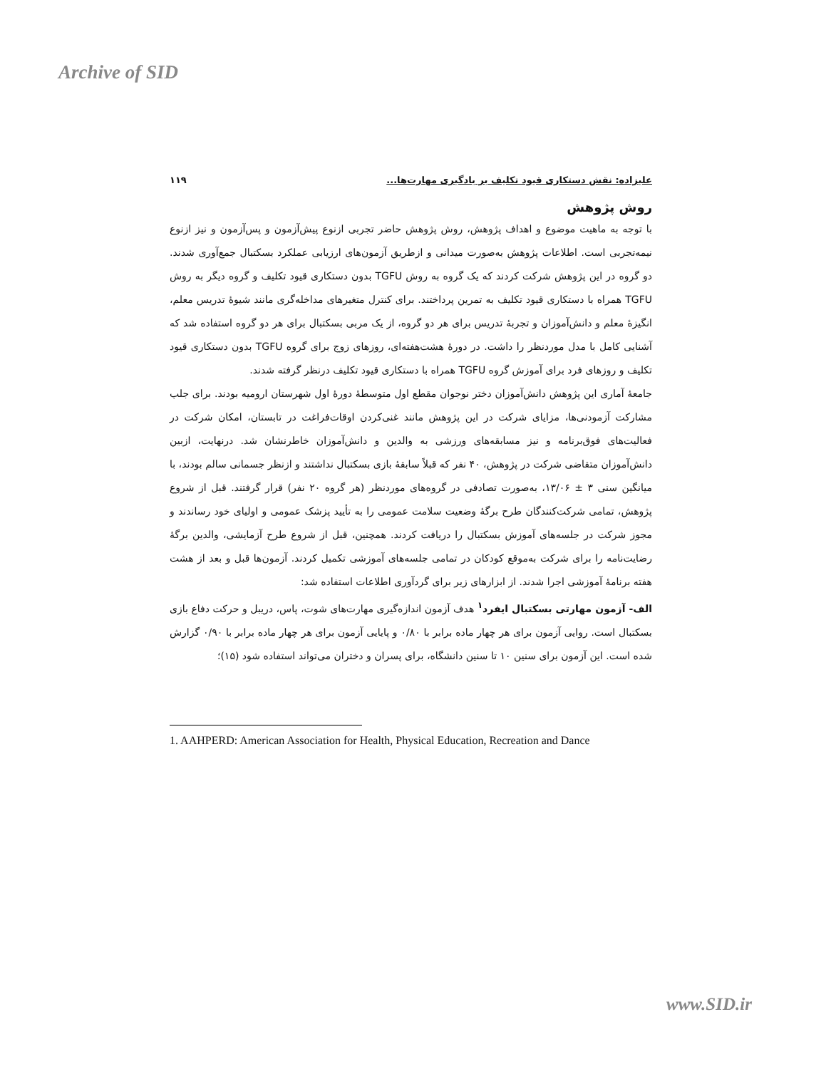Archive of SID
علیزاده: نقش دستکاری قیود تکلیف بر یادگیری مهارت‌ها... ۱۱۹
روش پژوهش
با توجه به ماهیت موضوع و اهداف پژوهش، روش پژوهش حاضر تجربی ازنوع پیش‌آزمون و پس‌آزمون و نیز ازنوع نیمه‌تجربی است. اطلاعات پژوهش به‌صورت میدانی و ازطریق آزمون‌های ارزیابی عملکرد بسکتبال جمع‌آوری شدند. دو گروه در این پژوهش شرکت کردند که یک گروه به روش TGFU بدون دستکاری قیود تکلیف و گروه دیگر به روش TGFU همراه با دستکاری قیود تکلیف به تمرین پرداختند. برای کنترل متغیرهای مداخله‌گری مانند شیوۀ تدریس معلم، انگیزۀ معلم و دانش‌آموزان و تجربۀ تدریس برای هر دو گروه، از یک مربی بسکتبال برای هر دو گروه استفاده شد که آشنایی کامل با مدل موردنظر را داشت. در دورۀ هشت‌هفته‌ای، روزهای زوج برای گروه TGFU بدون دستکاری قیود تکلیف و روزهای فرد برای آموزش گروه TGFU همراه با دستکاری قیود تکلیف درنظر گرفته شدند.
جامعۀ آماری این پژوهش دانش‌آموزان دختر نوجوان مقطع اول متوسطۀ دورۀ اول شهرستان ارومیه بودند. برای جلب مشارکت آزمودنی‌ها، مزایای شرکت در این پژوهش مانند غنی‌کردن اوقات‌فراغت در تابستان، امکان شرکت در فعالیت‌های فوق‌برنامه و نیز مسابقه‌های ورزشی به والدین و دانش‌آموزان خاطرنشان شد. درنهایت، ازبین دانش‌آموزان متقاضی شرکت در پژوهش، ۴۰ نفر که قبلاً سابقۀ بازی بسکتبال نداشتند و ازنظر جسمانی سالم بودند، با میانگین سنی ۳ ± ۱۳/۰۶، به‌صورت تصادفی در گروه‌های موردنظر (هر گروه ۲۰ نفر) قرار گرفتند. قبل از شروع پژوهش، تمامی شرکت‌کنندگان طرح برگۀ وضعیت سلامت عمومی را به تأیید پزشک عمومی و اولیای خود رساندند و مجوز شرکت در جلسه‌های آموزش بسکتبال را دریافت کردند. همچنین، قبل از شروع طرح آزمایشی، والدین برگۀ رضایت‌نامه را برای شرکت به‌موقع کودکان در تمامی جلسه‌های آموزشی تکمیل کردند. آزمون‌ها قبل و بعد از هشت هفته برنامۀ آموزشی اجرا شدند. از ابزارهای زیر برای گردآوری اطلاعات استفاده شد:
الف- آزمون مهارتی بسکتبال ایفرد<sup>۱</sup> هدف آزمون اندازه‌گیری مهارت‌های شوت، پاس، دریبل و حرکت دفاع بازی بسکتبال است. روایی آزمون برای هر چهار ماده برابر با ۰/۸۰ و پایایی آزمون برای هر چهار ماده برابر با ۰/۹۰ گزارش شده است. این آزمون برای سنین ۱۰ تا سنین دانشگاه، برای پسران و دختران می‌تواند استفاده شود (۱۵)؛
1. AAHPERD: American Association for Health, Physical Education, Recreation and Dance
www.SID.ir